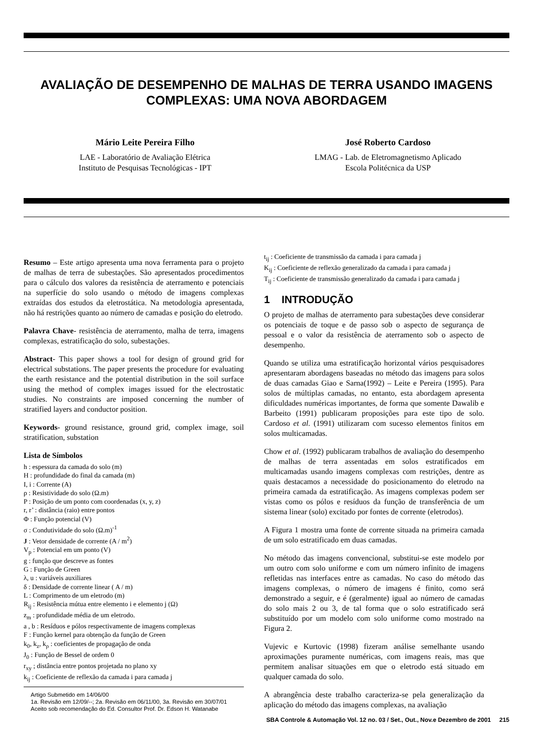AVALIAÇÃO DE DESEMPENHO DE MALHAS DE TERRA USANDO IMAGENS COMPLEXAS: UMA NOVA ABORDAGEM
Mário Leite Pereira Filho
LAE - Laboratório de Avaliação Elétrica
Instituto de Pesquisas Tecnológicas - IPT
José Roberto Cardoso
LMAG - Lab. de Eletromagnetismo Aplicado
Escola Politécnica da USP
Resumo – Este artigo apresenta uma nova ferramenta para o projeto de malhas de terra de subestações. São apresentados procedimentos para o cálculo dos valores da resistência de aterramento e potenciais na superfície do solo usando o método de imagens complexas extraídas dos estudos da eletrostática. Na metodologia apresentada, não há restrições quanto ao número de camadas e posição do eletrodo.
Palavra Chave- resistência de aterramento, malha de terra, imagens complexas, estratificação do solo, subestações.
Abstract- This paper shows a tool for design of ground grid for electrical substations. The paper presents the procedure for evaluating the earth resistance and the potential distribution in the soil surface using the method of complex images issued for the electrostatic studies. No constraints are imposed concerning the number of stratified layers and conductor position.
Keywords- ground resistance, ground grid, complex image, soil stratification, substation
Lista de Símbolos
h : espessura da camada do solo (m)
H : profundidade do final da camada (m)
I, i : Corrente (A)
ρ : Resistividade do solo (Ω.m)
P : Posição de um ponto com coordenadas (x, y, z)
r, r’ : distância (raio) entre pontos
Φ : Função potencial (V)
σ : Condutividade do solo (Ω.m)<sup>-1</sup>
J : Vetor densidade de corrente (A / m<sup>2</sup>)
V<sub>p</sub> : Potencial em um ponto (V)
g : função que descreve as fontes
G : Função de Green
λ, u : variáveis auxiliares
δ : Densidade de corrente linear ( A / m)
L : Comprimento de um eletrodo (m)
R<sub>ij</sub> : Resistência mútua entre elemento i e elemento j (Ω)
z<sub>m</sub> : profundidade média de um eletrodo.
a , b : Resíduos e pólos respectivamente de imagens complexas
F : Função kernel para obtenção da função de Green
k<sub>0</sub>, k<sub>z</sub>, k<sub>ρ</sub> : coeficientes de propagação de onda
J<sub>0</sub> : Função de Bessel de ordem 0
r<sub>xy</sub> ; distância entre pontos projetada no plano xy
k<sub>ij</sub> : Coeficiente de reflexão da camada i para camada j
Artigo Submetido em 14/06/00
1a. Revisão em 12/09/--; 2a. Revisão em 06/11/00, 3a. Revisão em 30/07/01
Aceito sob recomendação do Ed. Consultor Prof. Dr. Edson H. Watanabe
t<sub>ij</sub> : Coeficiente de transmissão da camada i para camada j
K<sub>ij</sub> : Coeficiente de reflexão generalizado da camada i para camada j
T<sub>ij</sub> : Coeficiente de transmissão generalizado da camada i para camada j
1 INTRODUÇÃO
O projeto de malhas de aterramento para subestações deve considerar os potenciais de toque e de passo sob o aspecto de segurança de pessoal e o valor da resistência de aterramento sob o aspecto de desempenho.
Quando se utiliza uma estratificação horizontal vários pesquisadores apresentaram abordagens baseadas no método das imagens para solos de duas camadas Giao e Sarna(1992) – Leite e Pereira (1995). Para solos de múltiplas camadas, no entanto, esta abordagem apresenta dificuldades numéricas importantes, de forma que somente Dawalib e Barbeito (1991) publicaram proposições para este tipo de solo. Cardoso et al. (1991) utilizaram com sucesso elementos finitos em solos multicamadas.
Chow et al. (1992) publicaram trabalhos de avaliação do desempenho de malhas de terra assentadas em solos estratificados em multicamadas usando imagens complexas com restrições, dentre as quais destacamos a necessidade do posicionamento do eletrodo na primeira camada da estratificação. As imagens complexas podem ser vistas como os pólos e resíduos da função de transferência de um sistema linear (solo) excitado por fontes de corrente (eletrodos).
A Figura 1 mostra uma fonte de corrente situada na primeira camada de um solo estratificado em duas camadas.
No método das imagens convencional, substitui-se este modelo por um outro com solo uniforme e com um número infinito de imagens refletidas nas interfaces entre as camadas. No caso do método das imagens complexas, o número de imagens é finito, como será demonstrado a seguir, e é (geralmente) igual ao número de camadas do solo mais 2 ou 3, de tal forma que o solo estratificado será substituído por um modelo com solo uniforme como mostrado na Figura 2.
Vujevic e Kurtovic (1998) fizeram análise semelhante usando aproximações puramente numéricas, com imagens reais, mas que permitem analisar situações em que o eletrodo está situado em qualquer camada do solo.
A abrangência deste trabalho caracteriza-se pela generalização da aplicação do método das imagens complexas, na avaliação
SBA Controle & Automação Vol. 12 no. 03 / Set., Out., Nov.e Dezembro de 2001 215